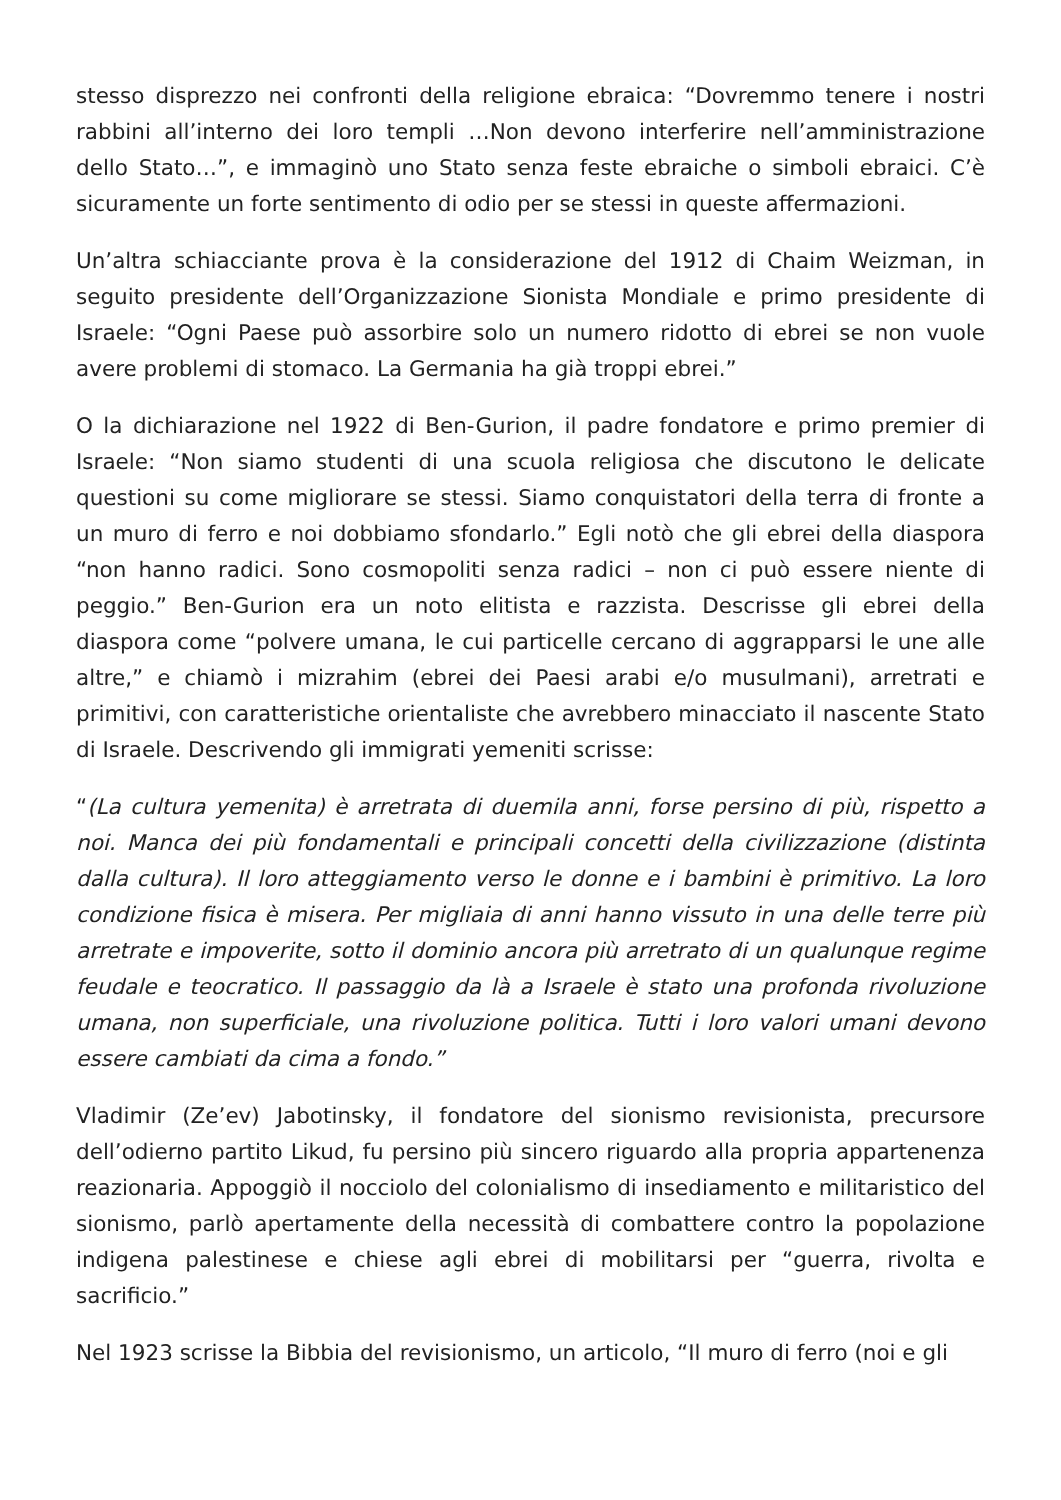stesso disprezzo nei confronti della religione ebraica: “Dovremmo tenere i nostri rabbini all’interno dei loro templi …Non devono interferire nell’amministrazione dello Stato…”, e immaginò uno Stato senza feste ebraiche o simboli ebraici. C’è sicuramente un forte sentimento di odio per se stessi in queste affermazioni.
Un’altra schiacciante prova è la considerazione del 1912 di Chaim Weizman, in seguito presidente dell’Organizzazione Sionista Mondiale e primo presidente di Israele: “Ogni Paese può assorbire solo un numero ridotto di ebrei se non vuole avere problemi di stomaco. La Germania ha già troppi ebrei.”
O la dichiarazione nel 1922 di Ben-Gurion, il padre fondatore e primo premier di Israele: “Non siamo studenti di una scuola religiosa che discutono le delicate questioni su come migliorare se stessi. Siamo conquistatori della terra di fronte a un muro di ferro e noi dobbiamo sfondarlo.” Egli notò che gli ebrei della diaspora “non hanno radici. Sono cosmopoliti senza radici – non ci può essere niente di peggio.” Ben-Gurion era un noto elitista e razzista. Descrisse gli ebrei della diaspora come “polvere umana, le cui particelle cercano di aggrapparsi le une alle altre,” e chiamò i mizrahim (ebrei dei Paesi arabi e/o musulmani), arretrati e primitivi, con caratteristiche orientaliste che avrebbero minacciato il nascente Stato di Israele. Descrivendo gli immigrati yemeniti scrisse:
“(La cultura yemenita) è arretrata di duemila anni, forse persino di più, rispetto a noi. Manca dei più fondamentali e principali concetti della civilizzazione (distinta dalla cultura). Il loro atteggiamento verso le donne e i bambini è primitivo. La loro condizione fisica è misera. Per migliaia di anni hanno vissuto in una delle terre più arretrate e impoverite, sotto il dominio ancora più arretrato di un qualunque regime feudale e teocratico. Il passaggio da là a Israele è stato una profonda rivoluzione umana, non superficiale, una rivoluzione politica. Tutti i loro valori umani devono essere cambiati da cima a fondo.”
Vladimir (Ze’ev) Jabotinsky, il fondatore del sionismo revisionista, precursore dell’odierno partito Likud, fu persino più sincero riguardo alla propria appartenenza reazionaria. Appoggiò il nocciolo del colonialismo di insediamento e militaristico del sionismo, parlò apertamente della necessità di combattere contro la popolazione indigena palestinese e chiese agli ebrei di mobilitarsi per “guerra, rivolta e sacrificio.”
Nel 1923 scrisse la Bibbia del revisionismo, un articolo, “Il muro di ferro (noi e gli